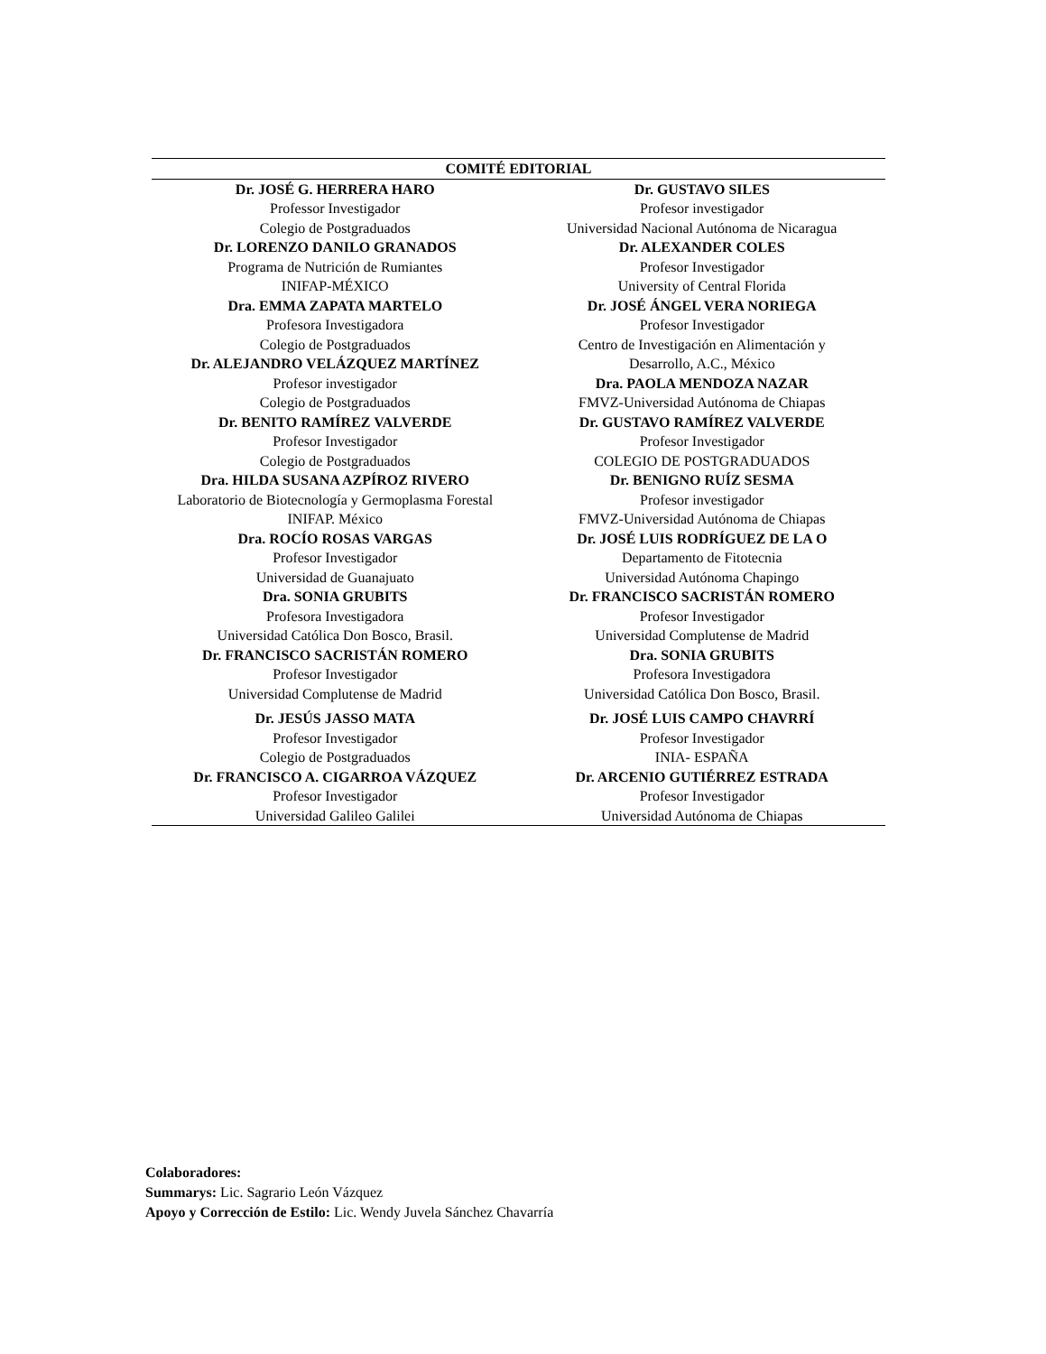| COMITÉ EDITORIAL | |
| --- | --- |
| Dr. JOSÉ G. HERRERA HARO Professor Investigador Colegio de Postgraduados Dr. LORENZO DANILO GRANADOS Programa de Nutrición de Rumiantes INIFAP-MÉXICO Dra. EMMA ZAPATA MARTELO Profesora Investigadora Colegio de Postgraduados Dr. ALEJANDRO VELÁZQUEZ MARTÍNEZ Profesor investigador Colegio de Postgraduados Dr. BENITO RAMÍREZ VALVERDE Profesor Investigador Colegio de Postgraduados Dra. HILDA SUSANA AZPÍROZ RIVERO Laboratorio de Biotecnología y Germoplasma Forestal INIFAP. México Dra. ROCÍO ROSAS VARGAS Profesor Investigador Universidad de Guanajuato Dra. SONIA GRUBITS Profesora Investigadora Universidad Católica Don Bosco, Brasil. Dr. FRANCISCO SACRISTÁN ROMERO Profesor Investigador Universidad Complutense de Madrid | Dr. GUSTAVO SILES Profesor investigador Universidad Nacional Autónoma de Nicaragua Dr. ALEXANDER COLES Profesor Investigador University of Central Florida Dr. JOSÉ ÁNGEL VERA NORIEGA Profesor Investigador Centro de Investigación en Alimentación y Desarrollo, A.C., México Dra. PAOLA MENDOZA NAZAR FMVZ-Universidad Autónoma de Chiapas Dr. GUSTAVO RAMÍREZ VALVERDE Profesor Investigador COLEGIO DE POSTGRADUADOS Dr. BENIGNO RUÍZ SESMA Profesor investigador FMVZ-Universidad Autónoma de Chiapas Dr. JOSÉ LUIS RODRÍGUEZ DE LA O Departamento de Fitotecnia Universidad Autónoma Chapingo Dr. FRANCISCO SACRISTÁN ROMERO Profesor Investigador Universidad Complutense de Madrid Dra. SONIA GRUBITS Profesora Investigadora Universidad Católica Don Bosco, Brasil. |
| Dr. JESÚS JASSO MATA Profesor Investigador Colegio de Postgraduados Dr. FRANCISCO A. CIGARROA VÁZQUEZ Profesor Investigador Universidad Galileo Galilei | Dr. JOSÉ LUIS CAMPO CHAVRRÍ Profesor Investigador INIA- ESPAÑA Dr. ARCENIO GUTIÉRREZ ESTRADA Profesor Investigador Universidad Autónoma de Chiapas |
Colaboradores:
Summarys: Lic. Sagrario León Vázquez
Apoyo y Corrección de Estilo: Lic. Wendy Juvela Sánchez Chavarría